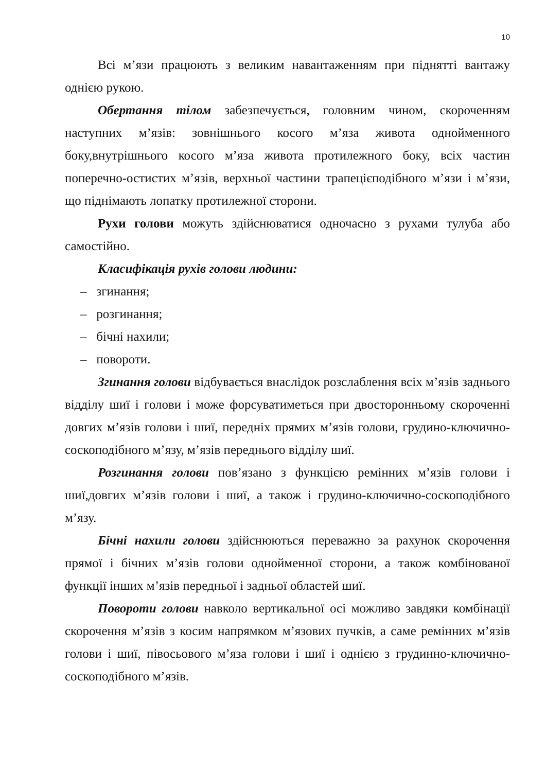10
Всі м’язи працюють з великим навантаженням при піднятті вантажу однією рукою.
Обертання тілом забезпечується, головним чином, скороченням наступних м’язів: зовнішнього косого м’яза живота однойменного боку,внутрішнього косого м’яза живота протилежного боку, всіх частин поперечно-остистих м’язів, верхньої частини трапецієподібного м’язи і м’язи, що піднімають лопатку протилежної сторони.
Рухи голови можуть здійснюватися одночасно з рухами тулуба або самостійно.
Класифікація рухів голови людини:
– згинання;
– розгинання;
– бічні нахили;
– повороти.
Згинання голови відбувається внаслідок розслаблення всіх м’язів заднього відділу шиї і голови і може форсуватиметься при двосторонньому скороченні довгих м’язів голови і шиї, передніх прямих м’язів голови, грудино-ключично-соскоподібного м’язу, м’язів переднього відділу шиї.
Розгинання голови пов’язано з функцією ремінних м’язів голови і шиї,довгих м’язів голови і шиї, а також і грудино-ключично-соскоподібного м’язу.
Бічні нахили голови здійснюються переважно за рахунок скорочення прямої і бічних м’язів голови однойменної сторони, а також комбінованої функції інших м’язів передньої і задньої областей шиї.
Повороти голови навколо вертикальної осі можливо завдяки комбінації скорочення м’язів з косим напрямком м’язових пучків, а саме ремінних м’язів голови і шиї, півосьового м’яза голови і шиї і однією з грудинно-ключично-соскоподібного м’язів.